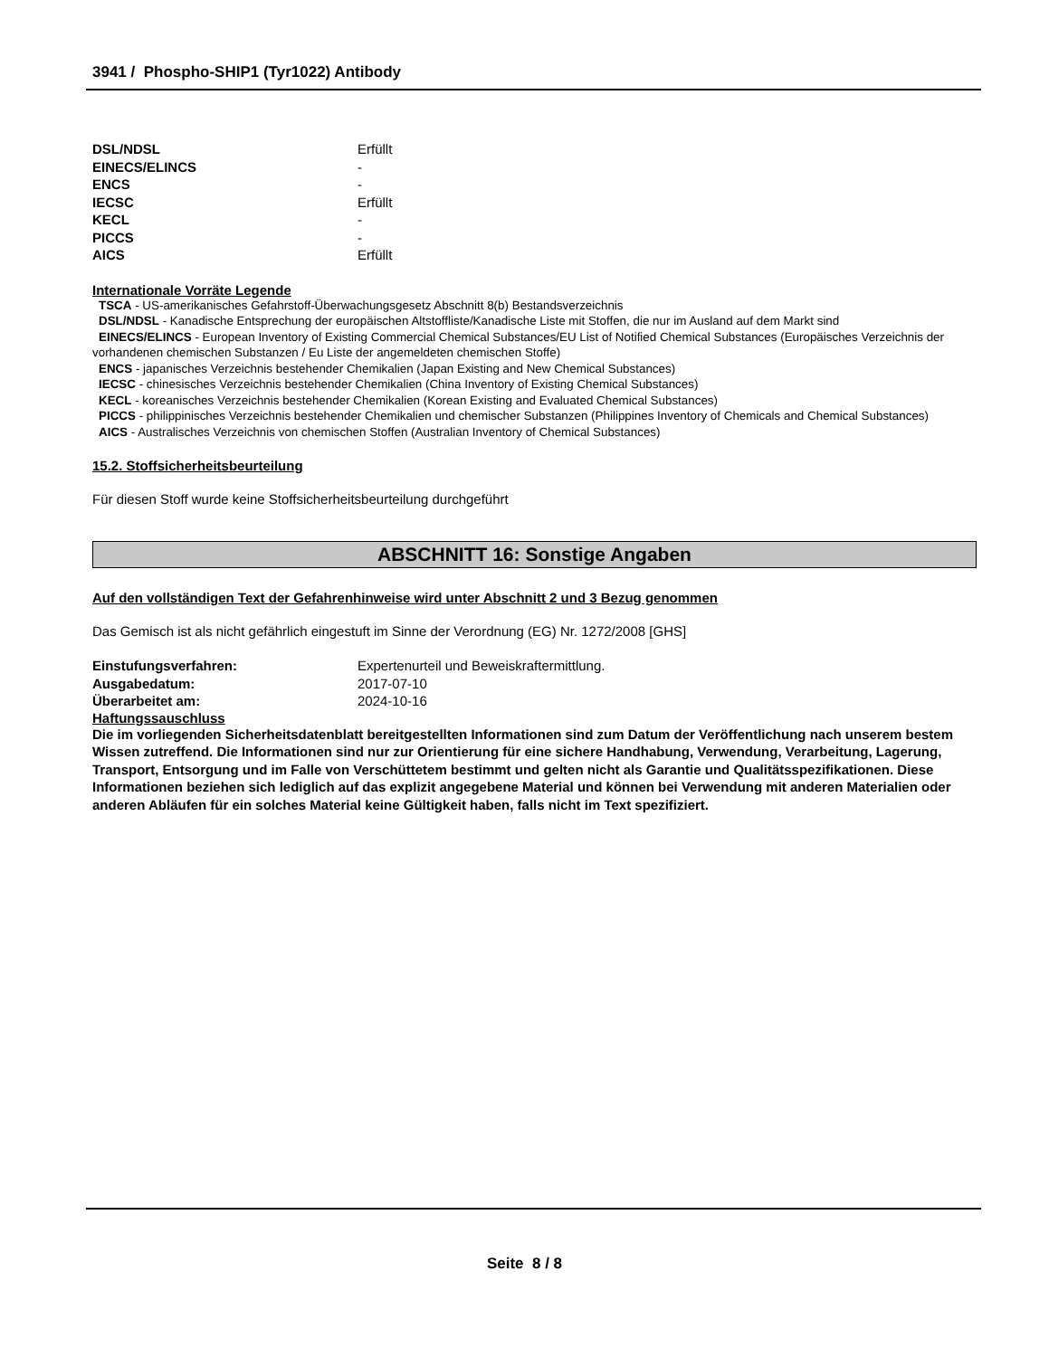3941 / Phospho-SHIP1 (Tyr1022) Antibody
| DSL/NDSL | Erfüllt |
| EINECS/ELINCS | - |
| ENCS | - |
| IECSC | Erfüllt |
| KECL | - |
| PICCS | - |
| AICS | Erfüllt |
Internationale Vorräte Legende
TSCA - US-amerikanisches Gefahrstoff-Überwachungsgesetz Abschnitt 8(b) Bestandsverzeichnis
DSL/NDSL - Kanadische Entsprechung der europäischen Altstoffliste/Kanadische Liste mit Stoffen, die nur im Ausland auf dem Markt sind
EINECS/ELINCS - European Inventory of Existing Commercial Chemical Substances/EU List of Notified Chemical Substances (Europäisches Verzeichnis der vorhandenen chemischen Substanzen / Eu Liste der angemeldeten chemischen Stoffe)
ENCS - japanisches Verzeichnis bestehender Chemikalien (Japan Existing and New Chemical Substances)
IECSC - chinesisches Verzeichnis bestehender Chemikalien (China Inventory of Existing Chemical Substances)
KECL - koreanisches Verzeichnis bestehender Chemikalien (Korean Existing and Evaluated Chemical Substances)
PICCS - philippinisches Verzeichnis bestehender Chemikalien und chemischer Substanzen (Philippines Inventory of Chemicals and Chemical Substances)
AICS - Australisches Verzeichnis von chemischen Stoffen (Australian Inventory of Chemical Substances)
15.2. Stoffsicherheitsbeurteilung
Für diesen Stoff wurde keine Stoffsicherheitsbeurteilung durchgeführt
ABSCHNITT 16: Sonstige Angaben
Auf den vollständigen Text der Gefahrenhinweise wird unter Abschnitt 2 und 3 Bezug genommen
Das Gemisch ist als nicht gefährlich eingestuft im Sinne der Verordnung (EG) Nr. 1272/2008 [GHS]
| Einstufungsverfahren: | Expertenurteil und Beweiskraftermittlung. |
| Ausgabedatum: | 2017-07-10 |
| Überarbeitet am: | 2024-10-16 |
Haftungssauschluss
Die im vorliegenden Sicherheitsdatenblatt bereitgestellten Informationen sind zum Datum der Veröffentlichung nach unserem bestem Wissen zutreffend. Die Informationen sind nur zur Orientierung für eine sichere Handhabung, Verwendung, Verarbeitung, Lagerung, Transport, Entsorgung und im Falle von Verschüttetem bestimmt und gelten nicht als Garantie und Qualitätsspezifikationen. Diese Informationen beziehen sich lediglich auf das explizit angegebene Material und können bei Verwendung mit anderen Materialien oder anderen Abläufen für ein solches Material keine Gültigkeit haben, falls nicht im Text spezifiziert.
Seite 8 / 8